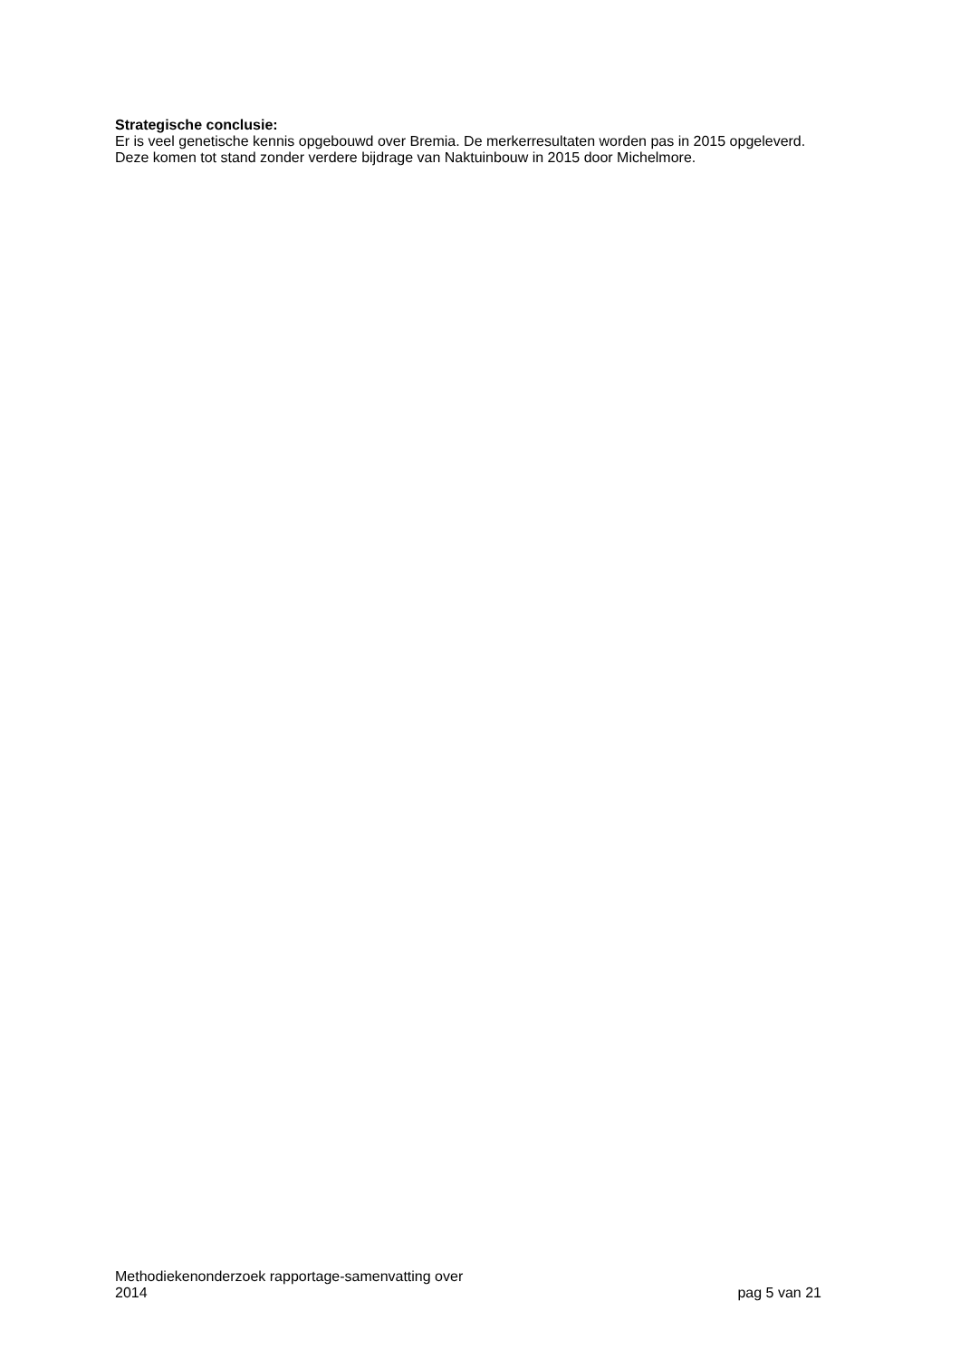Strategische conclusie:
Er is veel genetische kennis opgebouwd over Bremia. De merkerresultaten worden pas in 2015 opgeleverd. Deze komen tot stand zonder verdere bijdrage van Naktuinbouw in 2015 door Michelmore.
Methodiekenonderzoek rapportage-samenvatting over
2014
pag 5 van 21